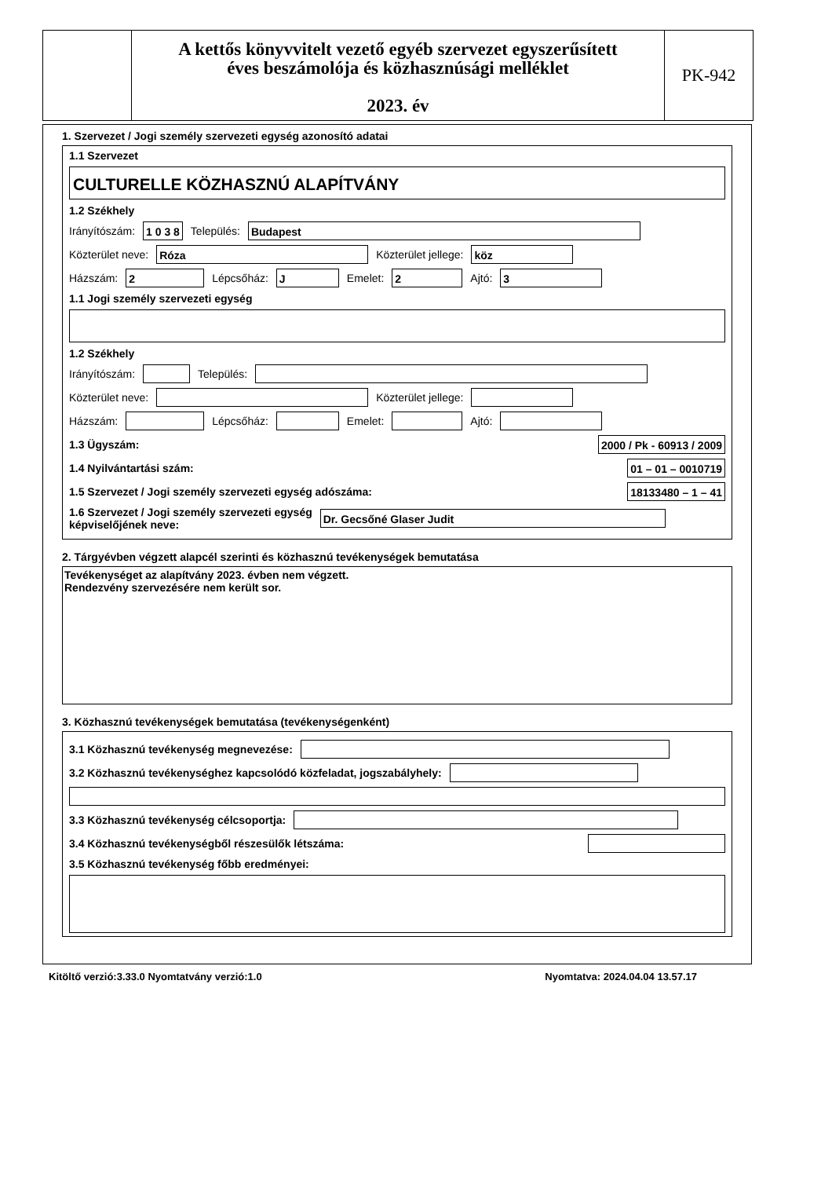A kettős könyvvitelt vezető egyéb szervezet egyszerűsített
éves beszámolója és közhasznúsági melléklet
2023. év
PK-942
1. Szervezet / Jogi személy szervezeti egység azonosító adatai
1.1 Szervezet
CULTURELLE KÖZHASZNÚ ALAPÍTVÁNY
1.2 Székhely
Irányítószám: 1 0 3 8 Település: Budapest
Közterület neve: Róza Közterület jellege: köz
Házszám: 2 Lépcsőház: J Emelet: 2 Ajtó: 3
1.1 Jogi személy szervezeti egység
1.2 Székhely
Irányítószám: Település:
Közterület neve: Közterület jellege:
Házszám: Lépcsőház: Emelet: Ajtó:
1.3 Ügyszám: 2000 / Pk - 60913 / 2009
1.4 Nyilvántartási szám: 01 – 01 – 0010719
1.5 Szervezet / Jogi személy szervezeti egység adószáma: 18133480 – 1 – 41
1.6 Szervezet / Jogi személy szervezeti egység
képviselőjének neve: Dr. Gecsőné Glaser Judit
2. Tárgyévben végzett alapcél szerinti és közhasznú tevékenységek bemutatása
Tevékenységet az alapítvány 2023. évben nem végzett.
Rendezvény szervezésére nem került sor.
3. Közhasznú tevékenységek bemutatása (tevékenységenként)
3.1 Közhasznú tevékenység megnevezése:
3.2 Közhasznú tevékenységhez kapcsolódó közfeladat, jogszabályhely:
3.3 Közhasznú tevékenység célcsoportja:
3.4 Közhasznú tevékenységből részesülők létszáma:
3.5 Közhasznú tevékenység főbb eredményei:
Kitöltő verzió:3.33.0 Nyomtatvány verzió:1.0 Nyomtatva: 2024.04.04 13.57.17